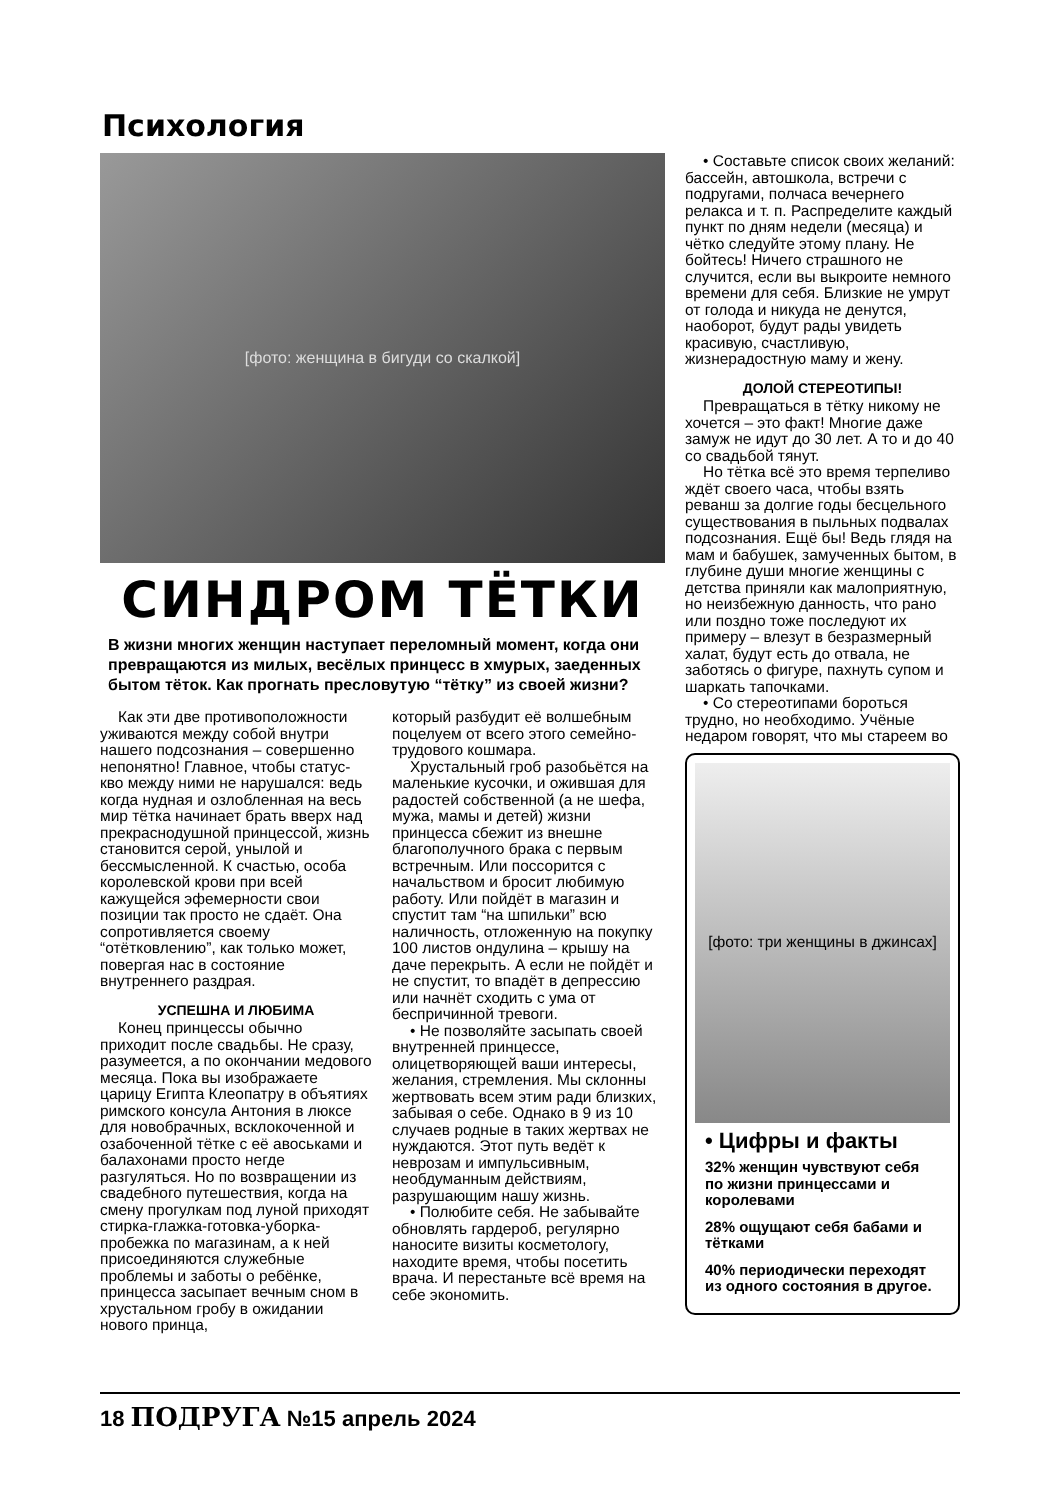Психология
[фото: женщина в бигуди со скалкой]
СИНДРОМ ТЁТКИ
В жизни многих женщин наступает переломный момент, когда они превращаются из милых, весёлых принцесс в хмурых, заеденных бытом тёток. Как прогнать пресловутую “тётку” из своей жизни?
Как эти две противоположности уживаются между собой внутри нашего подсознания – совершенно непонятно! Главное, чтобы статус-кво между ними не нарушался: ведь когда нудная и озлобленная на весь мир тётка начинает брать вверх над прекраснодушной принцессой, жизнь становится серой, унылой и бессмысленной. К счастью, особа королевской крови при всей кажущейся эфемерности свои позиции так просто не сдаёт. Она сопротивляется своему “отётковлению”, как только может, повергая нас в состояние внутреннего раздрая.
УСПЕШНА И ЛЮБИМА
Конец принцессы обычно приходит после свадьбы. Не сразу, разумеется, а по окончании медового месяца. Пока вы изображаете царицу Египта Клеопатру в объятиях римского консула Антония в люксе для новобрачных, всклокоченной и озабоченной тётке с её авоськами и балахонами просто негде разгуляться. Но по возвращении из свадебного путешествия, когда на смену прогулкам под луной приходят стирка-глажка-готовка-уборка-пробежка по магазинам, а к ней присоединяются служебные проблемы и заботы о ребёнке, принцесса засыпает вечным сном в хрустальном гробу в ожидании нового принца,
который разбудит её волшебным поцелуем от всего этого семейно-трудового кошмара.
Хрустальный гроб разобьётся на маленькие кусочки, и ожившая для радостей собственной (а не шефа, мужа, мамы и детей) жизни принцесса сбежит из внешне благополучного брака с первым встречным. Или поссорится с начальством и бросит любимую работу. Или пойдёт в магазин и спустит там “на шпильки” всю наличность, отложенную на покупку 100 листов ондулина – крышу на даче перекрыть. А если не пойдёт и не спустит, то впадёт в депрессию или начнёт сходить с ума от беспричинной тревоги.
• Не позволяйте засыпать своей внутренней принцессе, олицетворяющей ваши интересы, желания, стремления. Мы склонны жертвовать всем этим ради близких, забывая о себе. Однако в 9 из 10 случаев родные в таких жертвах не нуждаются. Этот путь ведёт к неврозам и импульсивным, необдуманным действиям, разрушающим нашу жизнь.
• Полюбите себя. Не забывайте обновлять гардероб, регулярно наносите визиты косметологу, находите время, чтобы посетить врача. И перестаньте всё время на себе экономить.
• Составьте список своих желаний: бассейн, автошкола, встречи с подругами, полчаса вечернего релакса и т. п. Распределите каждый пункт по дням недели (месяца) и чётко следуйте этому плану. Не бойтесь! Ничего страшного не случится, если вы выкроите немного времени для себя. Близкие не умрут от голода и никуда не денутся, наоборот, будут рады увидеть красивую, счастливую, жизнерадостную маму и жену.
ДОЛОЙ СТЕРЕОТИПЫ!
Превращаться в тётку никому не хочется – это факт! Многие даже замуж не идут до 30 лет. А то и до 40 со свадьбой тянут.
Но тётка всё это время терпеливо ждёт своего часа, чтобы взять реванш за долгие годы бесцельного существования в пыльных подвалах подсознания. Ещё бы! Ведь глядя на мам и бабушек, замученных бытом, в глубине души многие женщины с детства приняли как малоприятную, но неизбежную данность, что рано или поздно тоже последуют их примеру – влезут в безразмерный халат, будут есть до отвала, не заботясь о фигуре, пахнуть супом и шаркать тапочками.
• Со стереотипами бороться трудно, но необходимо. Учёные недаром говорят, что мы стареем во
[фото: три женщины в джинсах]
• Цифры и факты
32% женщин чувствуют себя по жизни принцессами и королевами
28% ощущают себя бабами и тётками
40% периодически переходят из одного состояния в другое.
18 ПОДРУГА №15 апрель 2024